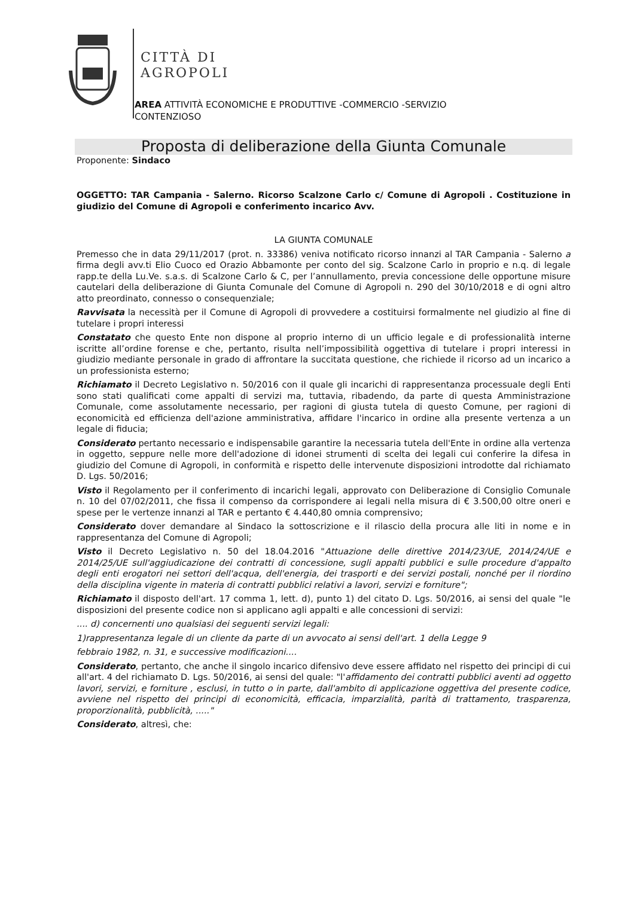CITTÀ DI
AGROPOLI
AREA ATTIVITÀ ECONOMICHE E PRODUTTIVE -COMMERCIO -SERVIZIO
CONTENZIOSO
Proposta di deliberazione della Giunta Comunale
Proponente: Sindaco
OGGETTO: TAR Campania - Salerno. Ricorso Scalzone Carlo c/ Comune di Agropoli . Costituzione in giudizio del Comune di Agropoli e conferimento incarico Avv.
LA GIUNTA COMUNALE
Premesso che in data 29/11/2017 (prot. n. 33386) veniva notificato ricorso innanzi al TAR Campania - Salerno a firma degli avv.ti Elio Cuoco ed Orazio Abbamonte per conto del sig. Scalzone Carlo in proprio e n.q. di legale rapp.te della Lu.Ve. s.a.s. di Scalzone Carlo & C, per l’annullamento, previa concessione delle opportune misure cautelari della deliberazione di Giunta Comunale del Comune di Agropoli n. 290 del 30/10/2018 e di ogni altro atto preordinato, connesso o consequenziale;
Ravvisata la necessità per il Comune di Agropoli di provvedere a costituirsi formalmente nel giudizio al fine di tutelare i propri interessi
Constatato che questo Ente non dispone al proprio interno di un ufficio legale e di professionalità interne iscritte all’ordine forense e che, pertanto, risulta nell’impossibilità oggettiva di tutelare i propri interessi in giudizio mediante personale in grado di affrontare la succitata questione, che richiede il ricorso ad un incarico a un professionista esterno;
Richiamato il Decreto Legislativo n. 50/2016 con il quale gli incarichi di rappresentanza processuale degli Enti sono stati qualificati come appalti di servizi ma, tuttavia, ribadendo, da parte di questa Amministrazione Comunale, come assolutamente necessario, per ragioni di giusta tutela di questo Comune, per ragioni di economicità ed efficienza dell'azione amministrativa, affidare l'incarico in ordine alla presente vertenza a un legale di fiducia;
Considerato pertanto necessario e indispensabile garantire la necessaria tutela dell'Ente in ordine alla vertenza in oggetto, seppure nelle more dell'adozione di idonei strumenti di scelta dei legali cui conferire la difesa in giudizio del Comune di Agropoli, in conformità e rispetto delle intervenute disposizioni introdotte dal richiamato D. Lgs. 50/2016;
Visto il Regolamento per il conferimento di incarichi legali, approvato con Deliberazione di Consiglio Comunale n. 10 del 07/02/2011, che fissa il compenso da corrispondere ai legali nella misura di € 3.500,00 oltre oneri e spese per le vertenze innanzi al TAR e pertanto € 4.440,80 omnia comprensivo;
Considerato dover demandare al Sindaco la sottoscrizione e il rilascio della procura alle liti in nome e in rappresentanza del Comune di Agropoli;
Visto il Decreto Legislativo n. 50 del 18.04.2016 "Attuazione delle direttive 2014/23/UE, 2014/24/UE e 2014/25/UE sull'aggiudicazione dei contratti di concessione, sugli appalti pubblici e sulle procedure d'appalto degli enti erogatori nei settori dell'acqua, dell'energia, dei trasporti e dei servizi postali, nonché per il riordino della disciplina vigente in materia di contratti pubblici relativi a lavori, servizi e forniture";
Richiamato il disposto dell'art. 17 comma 1, lett. d), punto 1) del citato D. Lgs. 50/2016, ai sensi del quale "le disposizioni del presente codice non si applicano agli appalti e alle concessioni di servizi:
.... d) concernenti uno qualsiasi dei seguenti servizi legali:
1)rappresentanza legale di un cliente da parte di un avvocato ai sensi dell'art. 1 della Legge 9
febbraio 1982, n. 31, e successive modificazioni....
Considerato, pertanto, che anche il singolo incarico difensivo deve essere affidato nel rispetto dei principi di cui all'art. 4 del richiamato D. Lgs. 50/2016, ai sensi del quale: "l'affidamento dei contratti pubblici aventi ad oggetto lavori, servizi, e forniture , esclusi, in tutto o in parte, dall'ambito di applicazione oggettiva del presente codice, avviene nel rispetto dei principi di economicità, efficacia, imparzialità, parità di trattamento, trasparenza, proporzionalità, pubblicità, ....."
Considerato, altresì, che: